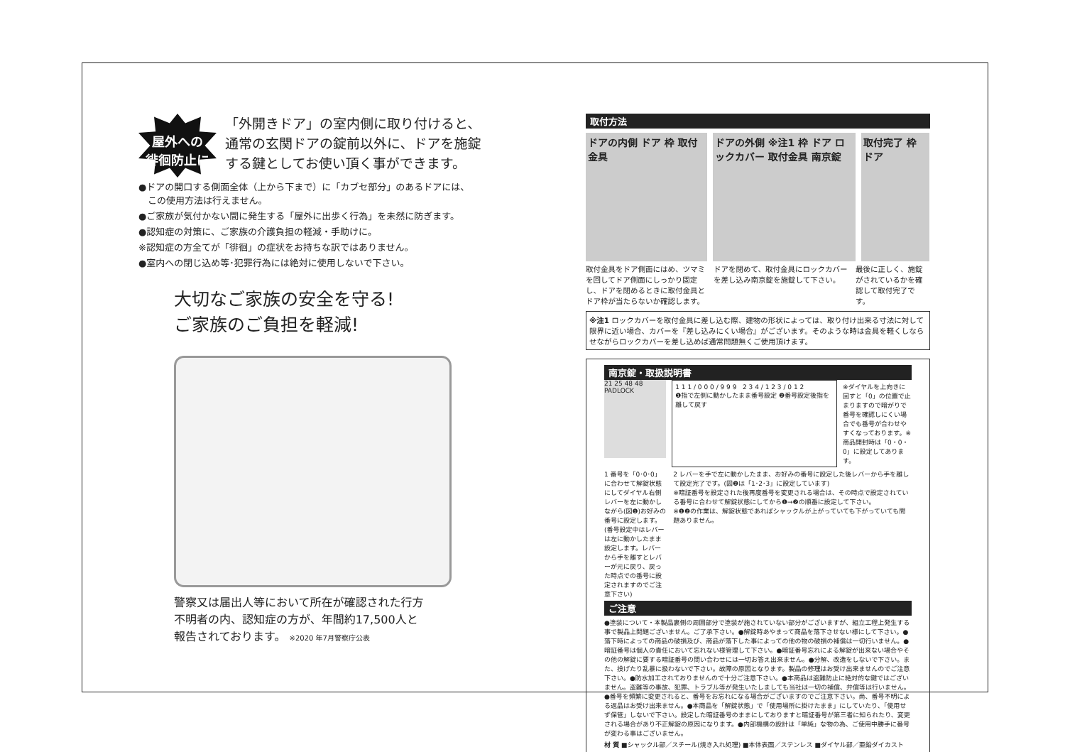屋外への
徘徊防止に
「外開きドア」の室内側に取り付けると、
通常の玄関ドアの錠前以外に、ドアを施錠
する鍵としてお使い頂く事ができます。
●ドアの開口する側面全体（上から下まで）に「カブセ部分」のあるドアには、
　この使用方法は行えません。
●ご家族が気付かない間に発生する「屋外に出歩く行為」を未然に防ぎます。
●認知症の対策に、ご家族の介護負担の軽減・手助けに。
※認知症の方全てが「徘徊」の症状をお持ちな訳ではありません。
●室内への閉じ込め等･犯罪行為には絶対に使用しないで下さい。
大切なご家族の安全を守る!
ご家族のご負担を軽減!
警察又は届出人等において所在が確認された行方
不明者の内、認知症の方が、年間約17,500人と
報告されております。 ※2020 年7月警察庁公表
取付方法
ドアの内側 ドア 枠 取付金具
ドアの外側 ※注1 枠 ドア ロックカバー 取付金具 南京錠
取付完了 枠 ドア
取付金具をドア側面にはめ、ツマミを回してドア側面にしっかり固定し、ドアを閉めるときに取付金具とドア枠が当たらないか確認します。
ドアを閉めて、取付金具にロックカバーを差し込み南京錠を施錠して下さい。
最後に正しく、施錠がされているかを確認して取付完了です。
※注1 ロックカバーを取付金具に差し込む際、建物の形状によっては、取り付け出来る寸法に対して限界に近い場合、カバーを『差し込みにくい場合』がございます。そのような時は金具を軽くしならせながらロックカバーを差し込めば通常問題無くご使用頂けます。
南京錠・取扱説明書
21 25 48 48 PADLOCK
1 1 1 / 0 0 0 / 9 9 9 2 3 4 / 1 2 3 / 0 1 2
❶指で左側に動かしたまま番号設定 ❷番号設定後指を離して戻す
※ダイヤルを上向きに回すと「0」の位置で止まりますので暗がりで番号を確認しにくい場合でも番号が合わせやすくなっております。※商品開封時は「0・0・0」に設定してあります。
1 番号を「0･0･0」に合わせて解錠状態にしてダイヤル右側レバーを左に動かしながら(図❶)お好みの番号に設定します。(番号設定中はレバーは左に動かしたまま設定します。レバーから手を離すとレバーが元に戻り、戻った時点での番号に設定されますのでご注意下さい)
2 レバーを手で左に動かしたまま、お好みの番号に設定した後レバーから手を離して設定完了です。(図❷は「1･2･3」に設定しています)
※暗証番号を設定された後再度番号を変更される場合は、その時点で設定されている番号に合わせて解錠状態にしてから❶→❷の順番に設定して下さい。
※❶❷の作業は、解錠状態であればシャックルが上がっていても下がっていても問題ありません。
ご注意
●塗装について・本製品裏側の周囲部分で塗装が施されていない部分がございますが、組立工程上発生する事で製品上問題ございません。ご了承下さい。●解錠時あやまって商品を落下させない様にして下さい。●落下時によっての商品の破損及び、商品が落下した事によっての他の物の破損の補償は一切行いません。●暗証番号は個人の責任において忘れない様管理して下さい。●暗証番号忘れによる解錠が出来ない場合やその他の解錠に要する暗証番号の問い合わせには一切お答え出来ません。●分解、改造をしないで下さい。また、投げたり乱暴に扱わないで下さい。故障の原因となります。製品の修理はお受け出来ませんのでご注意下さい。●防水加工されておりませんので十分ご注意下さい。●本商品は盗難防止に絶対的な鍵ではございません。盗難等の事故、犯罪、トラブル等が発生いたしましても当社は一切の補償、弁償等は行いません。●番号を頻繁に変更されると、番号をお忘れになる場合がございますのでご注意下さい。尚、番号不明による返品はお受け出来ません。●本商品を「解錠状態」で「使用場所に掛けたまま」にしていたり、「使用せず保管」しないで下さい。設定した暗証番号のままにしておりますと暗証番号が第三者に知られたり、変更される場合があり不正解錠の原因になります。●内部機構の設計は「単純」な物の為、ご使用中勝手に番号が変わる事はございません。
材 質 ■シャックル部／スチール(焼き入れ処理) ■本体表面／ステンレス ■ダイヤル部／亜鉛ダイカスト